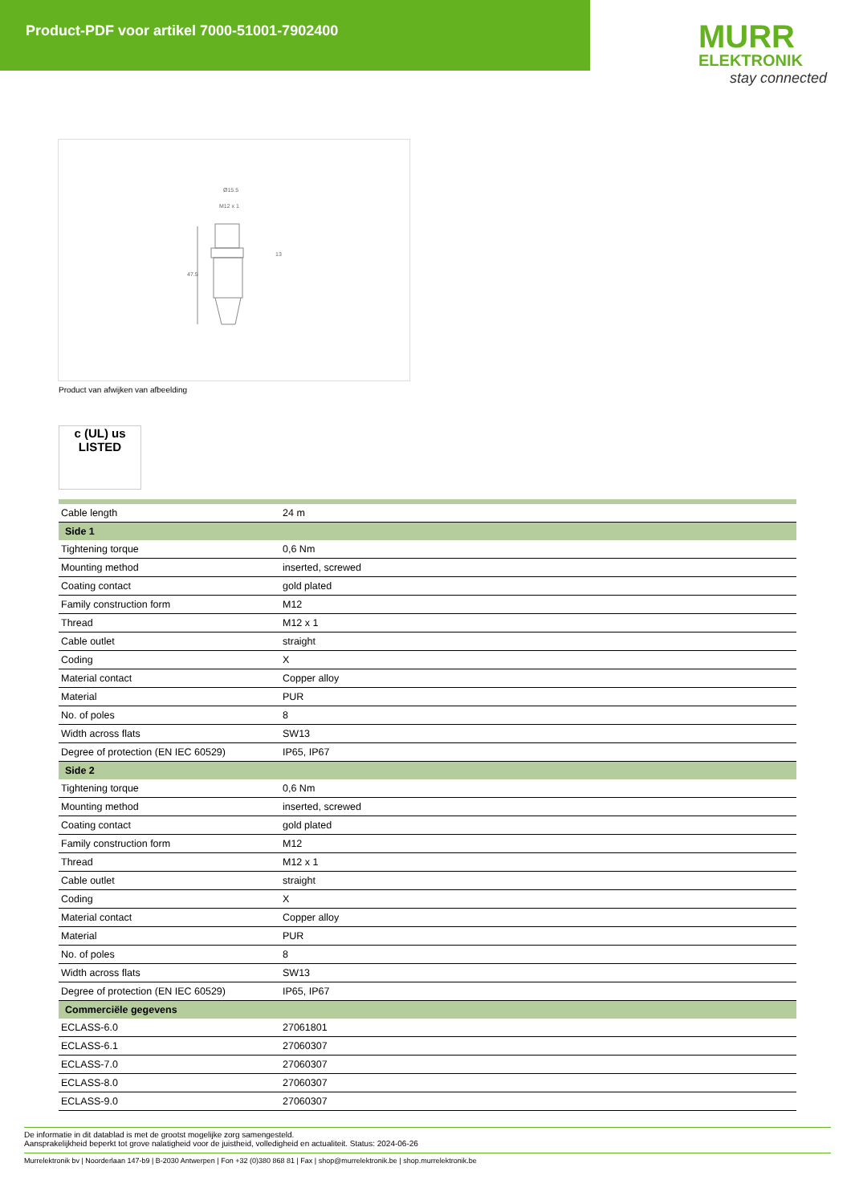Product-PDF voor artikel 7000-51001-7902400
MURR
ELEKTRONIK
stay connected
Ø15.5
M12 x 1
13
47.5
Product van afwijken van afbeelding
c (UL) us
LISTED
| Cable length | 24 m |
| Side 1 | |
| Tightening torque | 0,6 Nm |
| Mounting method | inserted, screwed |
| Coating contact | gold plated |
| Family construction form | M12 |
| Thread | M12 x 1 |
| Cable outlet | straight |
| Coding | X |
| Material contact | Copper alloy |
| Material | PUR |
| No. of poles | 8 |
| Width across flats | SW13 |
| Degree of protection (EN IEC 60529) | IP65, IP67 |
| Side 2 | |
| Tightening torque | 0,6 Nm |
| Mounting method | inserted, screwed |
| Coating contact | gold plated |
| Family construction form | M12 |
| Thread | M12 x 1 |
| Cable outlet | straight |
| Coding | X |
| Material contact | Copper alloy |
| Material | PUR |
| No. of poles | 8 |
| Width across flats | SW13 |
| Degree of protection (EN IEC 60529) | IP65, IP67 |
| Commerciële gegevens | |
| ECLASS-6.0 | 27061801 |
| ECLASS-6.1 | 27060307 |
| ECLASS-7.0 | 27060307 |
| ECLASS-8.0 | 27060307 |
| ECLASS-9.0 | 27060307 |
De informatie in dit datablad is met de grootst mogelijke zorg samengesteld.
Aansprakelijkheid beperkt tot grove nalatigheid voor de juistheid, volledigheid en actualiteit. Status: 2024-06-26
Murrelektronik bv | Noorderlaan 147-b9 | B-2030 Antwerpen | Fon +32 (0)380 868 81 | Fax | shop@murrelektronik.be | shop.murrelektronik.be